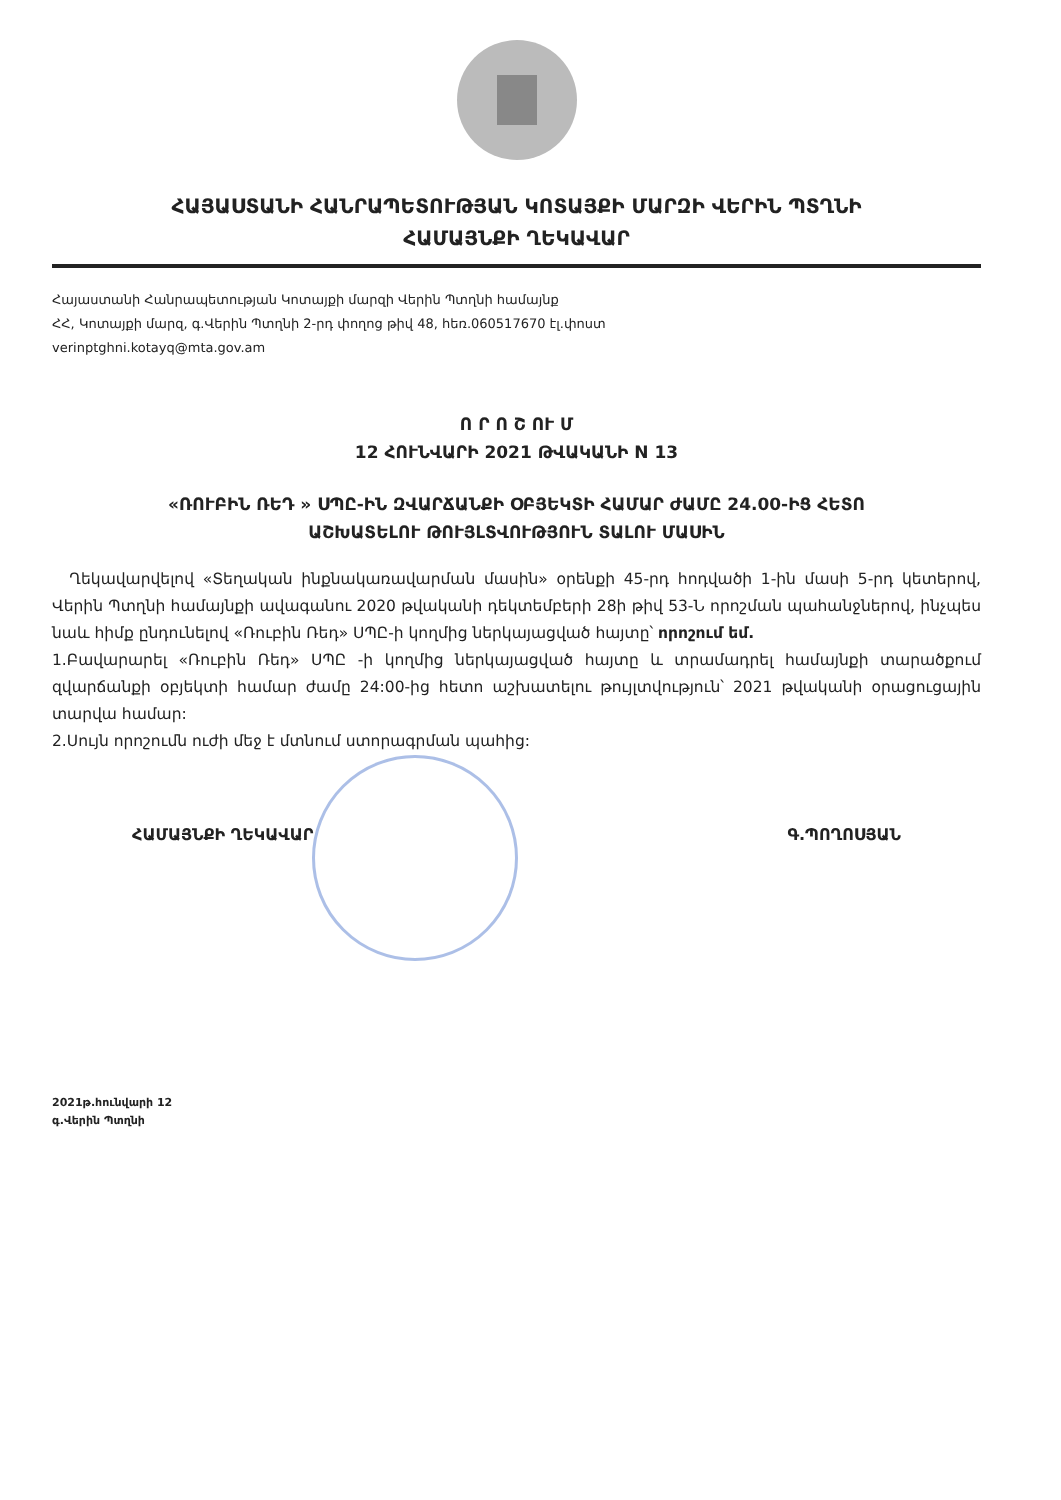ՀԱՅԱՍՏԱՆԻ ՀԱՆՐԱՊԵՏՈՒԹՅԱՆ ԿՈՏԱՅՔԻ ՄԱՐԶԻ ՎԵՐԻՆ ՊՏՂՆԻ
ՀԱՄԱՅՆՔԻ ՂԵԿԱՎԱՐ
Հայաստանի Հանրապետության Կոտայքի մարզի Վերին Պտղնի համայնք
ՀՀ, Կոտայքի մարզ, գ.Վերին Պտղնի 2-րդ փողոց թիվ 48, հեռ.060517670 էլ.փոստ
verinptghni.kotayq@mta.gov.am
Ո Ր Ո Շ ՈՒ Մ
12 ՀՈՒՆՎԱՐԻ 2021 ԹՎԱԿԱՆԻ N 13
«ՌՈՒԲԻՆ ՌԵԴ » ՍՊԸ-ԻՆ ԶՎԱՐՃԱՆՔԻ ՕԲՅԵԿՏԻ ՀԱՄԱՐ ԺԱՄԸ 24.00-ԻՑ ՀԵՏՈ
ԱՇԽԱՏԵԼՈՒ ԹՈՒՅԼՏՎՈՒԹՅՈՒՆ ՏԱԼՈՒ ՄԱՍԻՆ
Ղեկավարվելով «Տեղական ինքնակառավարման մասին» օրենքի 45-րդ հոդվածի 1-ին մասի 5-րդ կետերով, Վերին Պտղնի համայնքի ավագանու 2020 թվականի դեկտեմբերի 28ի թիվ 53-Ն որոշման պահանջներով, ինչպես նաև հիմք ընդունելով «Ռուբին Ռեդ» ՍՊԸ-ի կողմից ներկայացված հայտը՝ որոշում եմ.
1.Բավարարել «Ռուբին Ռեդ» ՍՊԸ -ի կողմից ներկայացված հայտը և տրամադրել համայնքի տարածքում զվարճանքի օբյեկտի համար ժամը 24:00-ից հետո աշխատելու թույլտվություն՝ 2021 թվականի օրացուցային տարվա համար:
2.Սույն որոշումն ուժի մեջ է մտնում ստորագրման պահից:
ՀԱՄԱՅՆՔԻ ՂԵԿԱՎԱՐ Գ.ՊՈՂՈՍՅԱՆ
2021թ.հունվարի 12
գ.Վերին Պտղնի